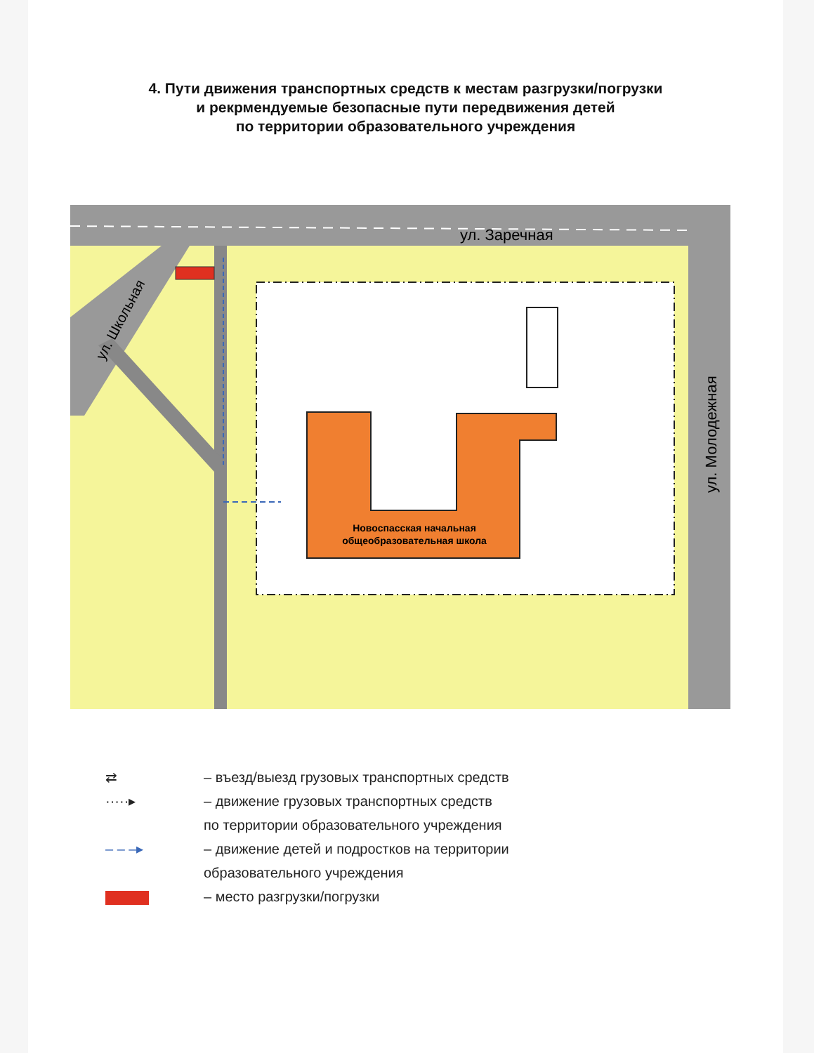4. Пути движения транспортных средств к местам разгрузки/погрузки
и рекрмендуемые безопасные пути передвижения детей
по территории образовательного учреждения
Новоспасская начальная
общеобразовательная школа
ул. Заречная
ул. Молодежная
ул. Школьная
⇄ – въезд/выезд грузовых транспортных средств
·····▸ – движение грузовых транспортных средств
по территории образовательного учреждения
– – –▸ – движение детей и подростков на территории
образовательного учреждения
– место разгрузки/погрузки